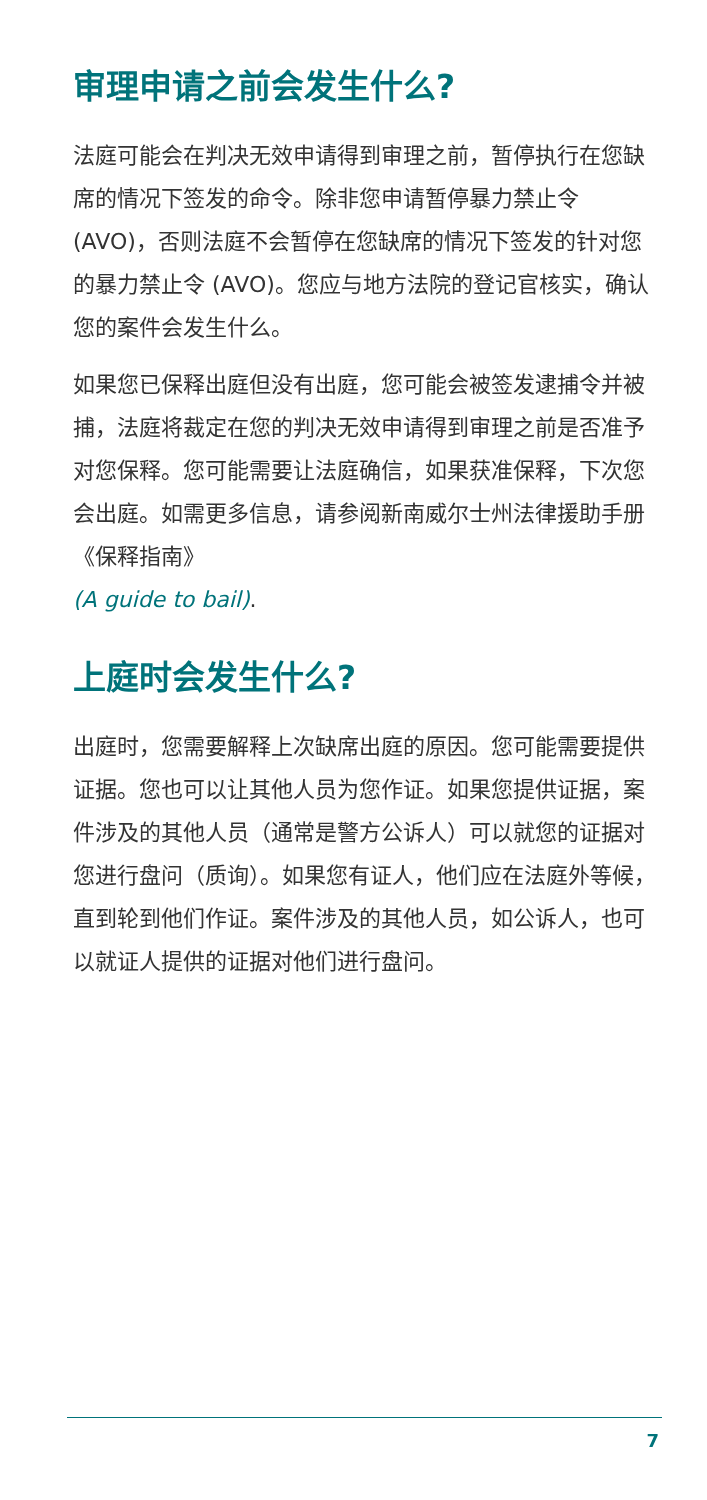审理申请之前会发生什么?
法庭可能会在判决无效申请得到审理之前，暂停执行在您缺席的情况下签发的命令。除非您申请暂停暴力禁止令 (AVO)，否则法庭不会暂停在您缺席的情况下签发的针对您的暴力禁止令 (AVO)。您应与地方法院的登记官核实，确认您的案件会发生什么。
如果您已保释出庭但没有出庭，您可能会被签发逮捕令并被捕，法庭将裁定在您的判决无效申请得到审理之前是否准予对您保释。您可能需要让法庭确信，如果获准保释，下次您会出庭。如需更多信息，请参阅新南威尔士州法律援助手册《保释指南》
(A guide to bail).
上庭时会发生什么?
出庭时，您需要解释上次缺席出庭的原因。您可能需要提供证据。您也可以让其他人员为您作证。如果您提供证据，案件涉及的其他人员（通常是警方公诉人）可以就您的证据对您进行盘问（质询）。如果您有证人，他们应在法庭外等候，直到轮到他们作证。案件涉及的其他人员，如公诉人，也可以就证人提供的证据对他们进行盘问。
7